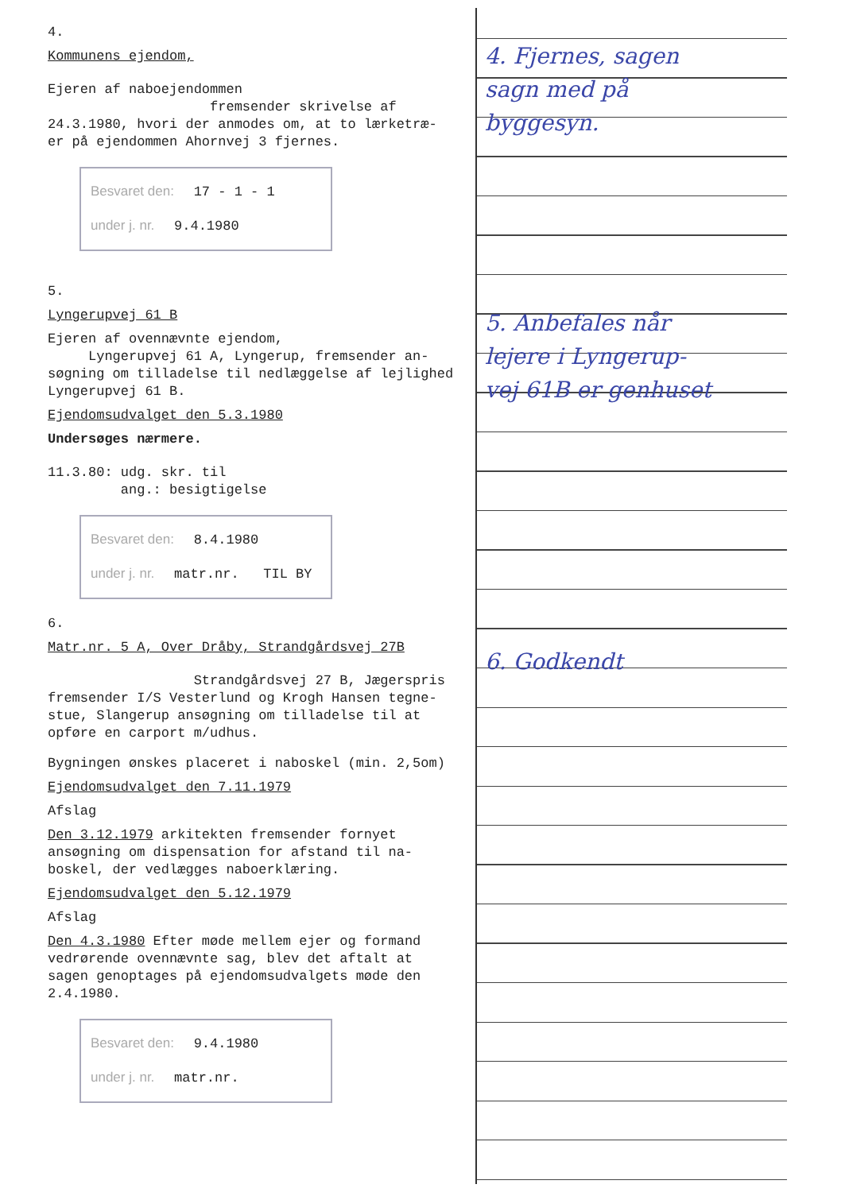4.
Kommunens ejendom,
Ejeren af naboejendommen
fremsender skrivelse af
24.3.1980, hvori der anmodes om, at to lærketræ-
er på ejendommen Ahornvej 3 fjernes.
Besvaret den: 17 - 1 - 1
under j. nr. 9.4.1980
5.
Lyngerupvej 61 B
Ejeren af ovennævnte ejendom,
Lyngerupvej 61 A, Lyngerup, fremsender an-
søgning om tilladelse til nedlæggelse af lejlighed
Lyngerupvej 61 B.
Ejendomsudvalget den 5.3.1980
Undersøges nærmere.
11.3.80: udg. skr. til
ang.: besigtigelse
Besvaret den: 8.4.1980
under j. nr. matr.nr. TIL BY
6.
Matr.nr. 5 A, Over Dråby, Strandgårdsvej 27B
Strandgårdsvej 27 B, Jægerspris
fremsender I/S Vesterlund og Krogh Hansen tegne-
stue, Slangerup ansøgning om tilladelse til at
opføre en carport m/udhus.
Bygningen ønskes placeret i naboskel (min. 2,5om)
Ejendomsudvalget den 7.11.1979
Afslag
Den 3.12.1979 arkitekten fremsender fornyet
ansøgning om dispensation for afstand til na-
boskel, der vedlægges naboerklæring.
Ejendomsudvalget den 5.12.1979
Afslag
Den 4.3.1980 Efter møde mellem ejer og formand
vedrørende ovennævnte sag, blev det aftalt at
sagen genoptages på ejendomsudvalgets møde den
2.4.1980.
Besvaret den: 9.4.1980
under j. nr. matr.nr.
4. Fjernes, sagen
sagn med på
byggesyn.
5. Anbefales når
lejere i Lyngerup-
vej 61B er genhuset
6. Godkendt